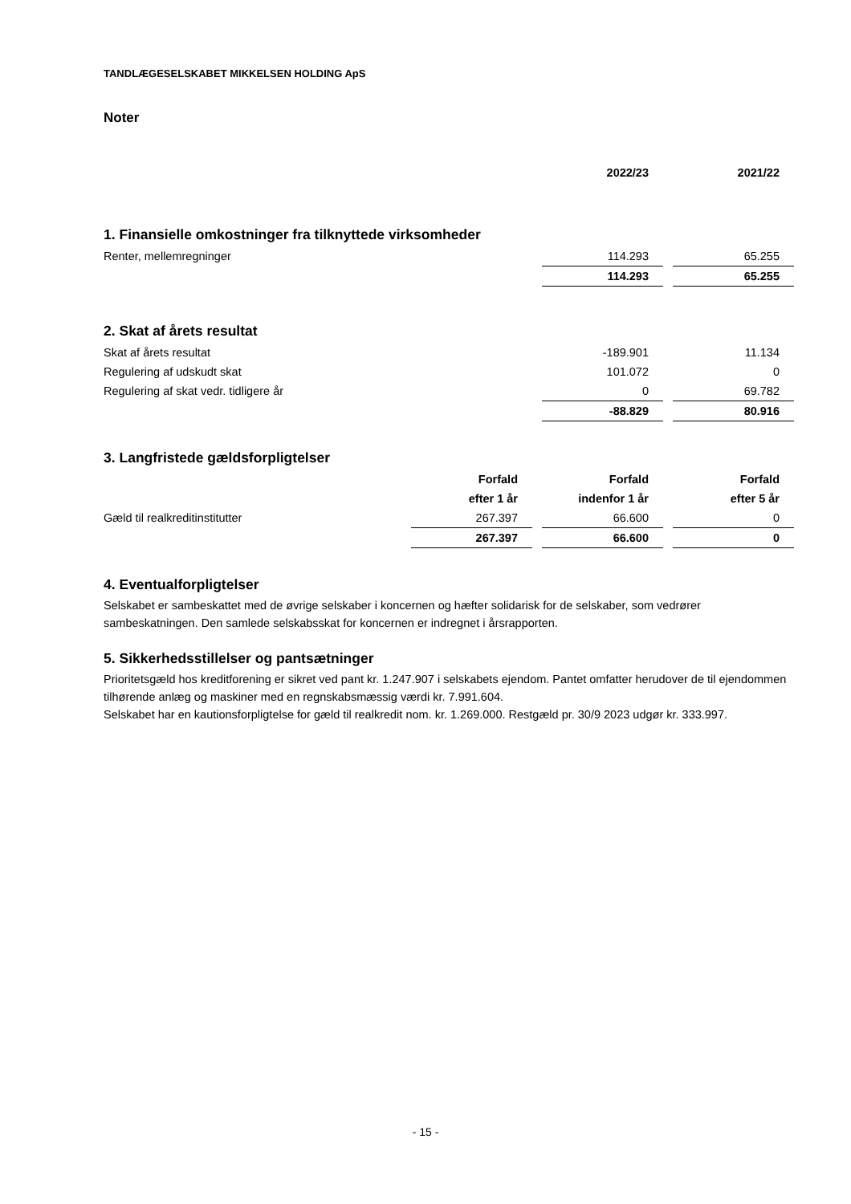TANDLÆGESELSKABET MIKKELSEN HOLDING ApS
Noter
| | 2022/23 | | 2021/22 |
1. Finansielle omkostninger fra tilknyttede virksomheder
| Renter, mellemregninger | 114.293 | | 65.255 |
| | 114.293 | | 65.255 |
2. Skat af årets resultat
| Skat af årets resultat | -189.901 | | 11.134 |
| Regulering af udskudt skat | 101.072 | | 0 |
| Regulering af skat vedr. tidligere år | 0 | | 69.782 |
| | -88.829 | | 80.916 |
3. Langfristede gældsforpligtelser
| | Forfald | | Forfald | | Forfald |
| | efter 1 år | | indenfor 1 år | | efter 5 år |
| Gæld til realkreditinstitutter | 267.397 | | 66.600 | | 0 |
| | 267.397 | | 66.600 | | 0 |
4. Eventualforpligtelser
Selskabet er sambeskattet med de øvrige selskaber i koncernen og hæfter solidarisk for de selskaber, som vedrører sambeskatningen. Den samlede selskabsskat for koncernen er indregnet i årsrapporten.
5. Sikkerhedsstillelser og pantsætninger
Prioritetsgæld hos kreditforening er sikret ved pant kr. 1.247.907 i selskabets ejendom. Pantet omfatter herudover de til ejendommen tilhørende anlæg og maskiner med en regnskabsmæssig værdi kr. 7.991.604.
Selskabet har en kautionsforpligtelse for gæld til realkredit nom. kr. 1.269.000. Restgæld pr. 30/9 2023 udgør kr. 333.997.
- 15 -